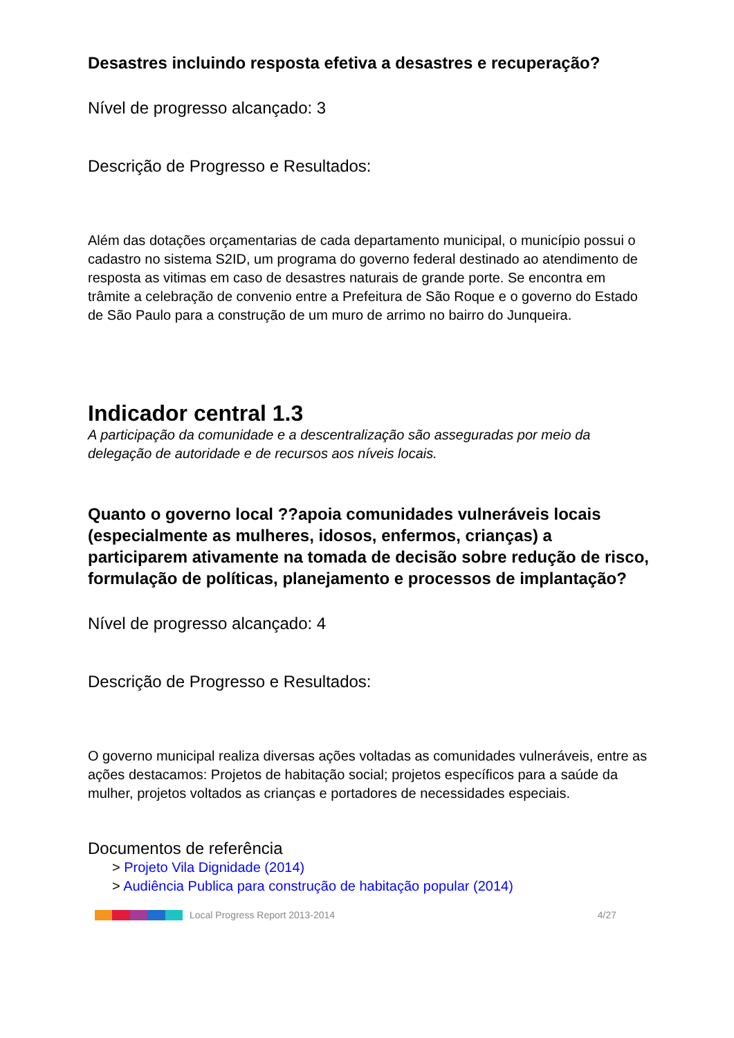Desastres incluindo resposta efetiva a desastres e recuperação?
Nível de progresso alcançado: 3
Descrição de Progresso e Resultados:
Além das dotações orçamentarias de cada departamento municipal, o município possui o cadastro no sistema S2ID, um programa do governo federal destinado ao atendimento de resposta as vitimas em caso de desastres naturais de grande porte. Se encontra em trâmite a celebração de convenio entre a Prefeitura de São Roque e o governo do Estado de São Paulo para a construção de um muro de arrimo no bairro do Junqueira.
Indicador central 1.3
A participação da comunidade e a descentralização são asseguradas por meio da delegação de autoridade e de recursos aos níveis locais.
Quanto o governo local ??apoia comunidades vulneráveis locais (especialmente as mulheres, idosos, enfermos, crianças) a participarem ativamente na tomada de decisão sobre redução de risco, formulação de políticas, planejamento e processos de implantação?
Nível de progresso alcançado: 4
Descrição de Progresso e Resultados:
O governo municipal realiza diversas ações voltadas as comunidades vulneráveis, entre as ações destacamos: Projetos de habitação social; projetos específicos para a saúde da mulher, projetos voltados as crianças e portadores de necessidades especiais.
Documentos de referência
> Projeto Vila Dignidade (2014)
> Audiência Publica para construção de habitação popular (2014)
Local Progress Report 2013-2014 4/27